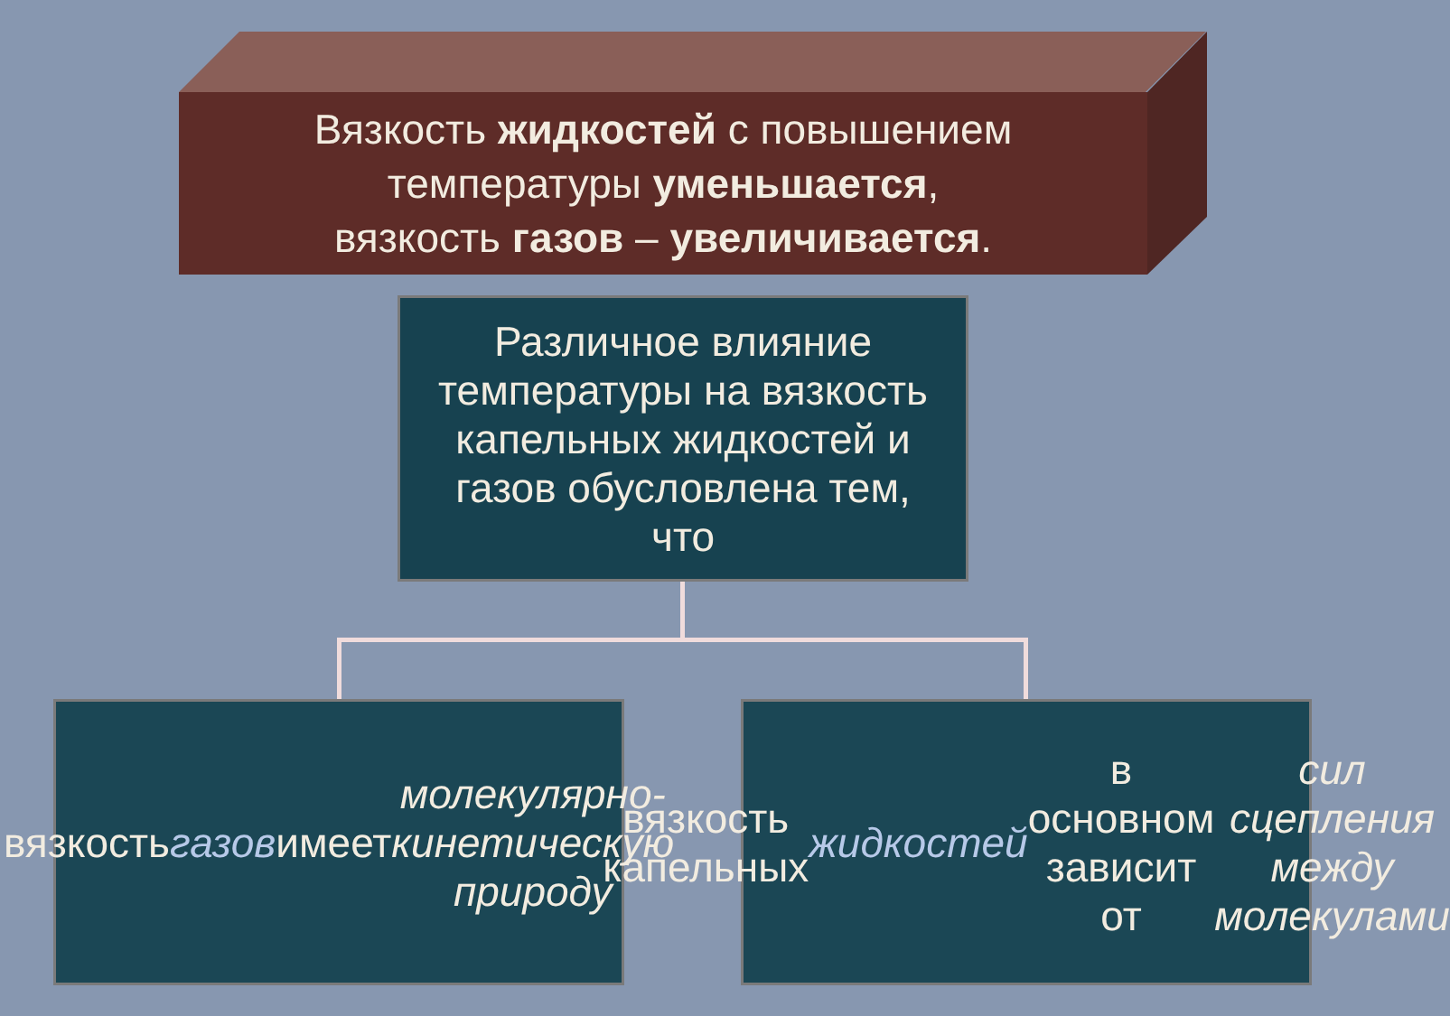Вязкость жидкостей с повышением
температуры уменьшается,
вязкость газов – увеличивается.
Различное влияние
температуры на вязкость
капельных жидкостей и
газов обусловлена тем,
что
вязкость газов имеет
молекулярно-
кинетическую природу
вязкость капельных
жидкостей в основном
зависит от сил сцепления
между молекулами